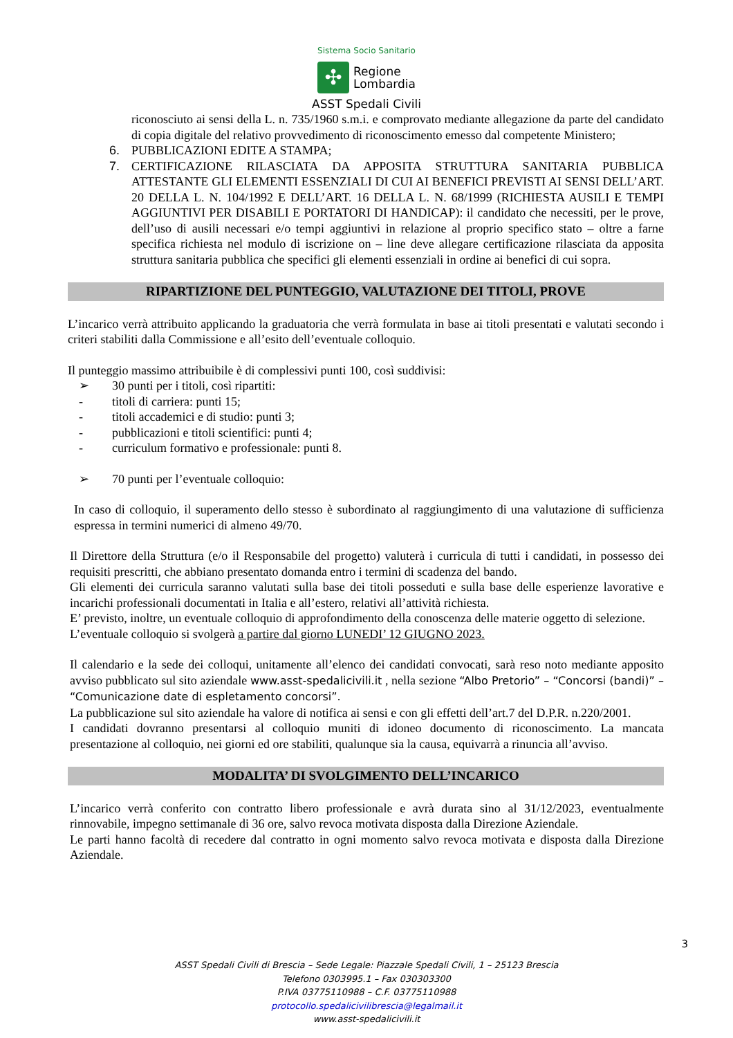Sistema Socio Sanitario
✣
Regione
Lombardia
ASST Spedali Civili
riconosciuto ai sensi della L. n. 735/1960 s.m.i. e comprovato mediante allegazione da parte del candidato di copia digitale del relativo provvedimento di riconoscimento emesso dal competente Ministero;
6. PUBBLICAZIONI EDITE A STAMPA;
7. CERTIFICAZIONE RILASCIATA DA APPOSITA STRUTTURA SANITARIA PUBBLICA ATTESTANTE GLI ELEMENTI ESSENZIALI DI CUI AI BENEFICI PREVISTI AI SENSI DELL’ART. 20 DELLA L. N. 104/1992 E DELL’ART. 16 DELLA L. N. 68/1999 (RICHIESTA AUSILI E TEMPI AGGIUNTIVI PER DISABILI E PORTATORI DI HANDICAP): il candidato che necessiti, per le prove, dell’uso di ausili necessari e/o tempi aggiuntivi in relazione al proprio specifico stato – oltre a farne specifica richiesta nel modulo di iscrizione on – line deve allegare certificazione rilasciata da apposita struttura sanitaria pubblica che specifici gli elementi essenziali in ordine ai benefici di cui sopra.
RIPARTIZIONE DEL PUNTEGGIO, VALUTAZIONE DEI TITOLI, PROVE
L’incarico verrà attribuito applicando la graduatoria che verrà formulata in base ai titoli presentati e valutati secondo i criteri stabiliti dalla Commissione e all’esito dell’eventuale colloquio.
Il punteggio massimo attribuibile è di complessivi punti 100, così suddivisi:
➢ 30 punti per i titoli, così ripartiti:
- titoli di carriera: punti 15;
- titoli accademici e di studio: punti 3;
- pubblicazioni e titoli scientifici: punti 4;
- curriculum formativo e professionale: punti 8.
➢ 70 punti per l’eventuale colloquio:
In caso di colloquio, il superamento dello stesso è subordinato al raggiungimento di una valutazione di sufficienza espressa in termini numerici di almeno 49/70.
Il Direttore della Struttura (e/o il Responsabile del progetto) valuterà i curricula di tutti i candidati, in possesso dei requisiti prescritti, che abbiano presentato domanda entro i termini di scadenza del bando.
Gli elementi dei curricula saranno valutati sulla base dei titoli posseduti e sulla base delle esperienze lavorative e incarichi professionali documentati in Italia e all’estero, relativi all’attività richiesta.
E’ previsto, inoltre, un eventuale colloquio di approfondimento della conoscenza delle materie oggetto di selezione.
L’eventuale colloquio si svolgerà a partire dal giorno LUNEDI’ 12 GIUGNO 2023.
Il calendario e la sede dei colloqui, unitamente all’elenco dei candidati convocati, sarà reso noto mediante apposito avviso pubblicato sul sito aziendale www.asst-spedalicivili.it , nella sezione “Albo Pretorio” – “Concorsi (bandi)” – “Comunicazione date di espletamento concorsi”.
La pubblicazione sul sito aziendale ha valore di notifica ai sensi e con gli effetti dell’art.7 del D.P.R. n.220/2001.
I candidati dovranno presentarsi al colloquio muniti di idoneo documento di riconoscimento. La mancata presentazione al colloquio, nei giorni ed ore stabiliti, qualunque sia la causa, equivarrà a rinuncia all’avviso.
MODALITA’ DI SVOLGIMENTO DELL’INCARICO
L’incarico verrà conferito con contratto libero professionale e avrà durata sino al 31/12/2023, eventualmente rinnovabile, impegno settimanale di 36 ore, salvo revoca motivata disposta dalla Direzione Aziendale.
Le parti hanno facoltà di recedere dal contratto in ogni momento salvo revoca motivata e disposta dalla Direzione Aziendale.
3
ASST Spedali Civili di Brescia – Sede Legale: Piazzale Spedali Civili, 1 – 25123 Brescia
Telefono 0303995.1 – Fax 030303300
P.IVA 03775110988 – C.F. 03775110988
protocollo.spedalicivilibrescia@legalmail.it
www.asst-spedalicivili.it